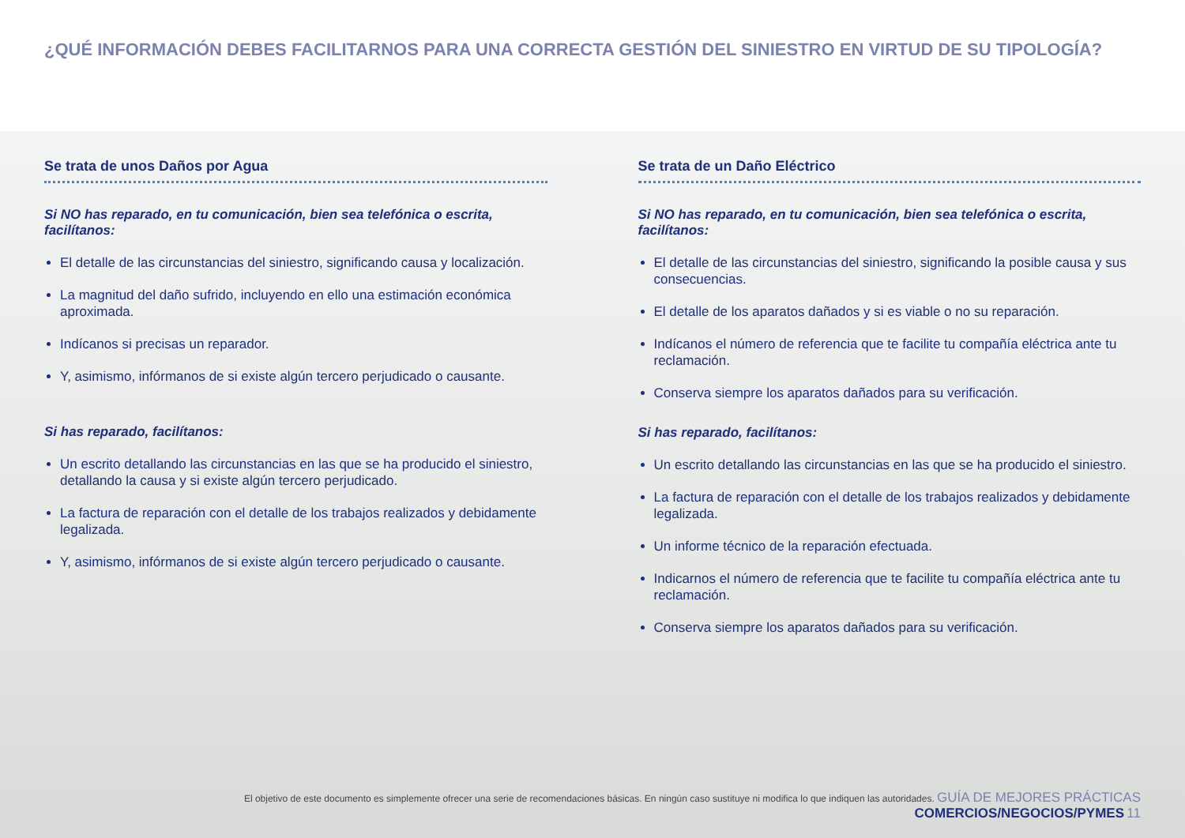¿QUÉ INFORMACIÓN DEBES FACILITARNOS PARA UNA CORRECTA GESTIÓN DEL SINIESTRO EN VIRTUD DE SU TIPOLOGÍA?
Se trata de unos Daños por Agua
Si NO has reparado, en tu comunicación, bien sea telefónica o escrita, facilítanos:
El detalle de las circunstancias del siniestro, significando causa y localización.
La magnitud del daño sufrido, incluyendo en ello una estimación económica aproximada.
Indícanos si precisas un reparador.
Y, asimismo, infórmanos de si existe algún tercero perjudicado o causante.
Si has reparado, facilítanos:
Un escrito detallando las circunstancias en las que se ha producido el siniestro, detallando la causa y si existe algún tercero perjudicado.
La factura de reparación con el detalle de los trabajos realizados y debidamente legalizada.
Y, asimismo, infórmanos de si existe algún tercero perjudicado o causante.
Se trata de un Daño Eléctrico
Si NO has reparado, en tu comunicación, bien sea telefónica o escrita, facilítanos:
El detalle de las circunstancias del siniestro, significando la posible causa y sus consecuencias.
El detalle de los aparatos dañados y si es viable o no su reparación.
Indícanos el número de referencia que te facilite tu compañía eléctrica ante tu reclamación.
Conserva siempre los aparatos dañados para su verificación.
Si has reparado, facilítanos:
Un escrito detallando las circunstancias en las que se ha producido el siniestro.
La factura de reparación con el detalle de los trabajos realizados y debidamente legalizada.
Un informe técnico de la reparación efectuada.
Indicarnos el número de referencia que te facilite tu compañía eléctrica ante tu reclamación.
Conserva siempre los aparatos dañados para su verificación.
El objetivo de este documento es simplemente ofrecer una serie de recomendaciones básicas. En ningún caso sustituye ni modifica lo que indiquen las autoridades. GUÍA DE MEJORES PRÁCTICAS COMERCIOS/NEGOCIOS/PYMES 11